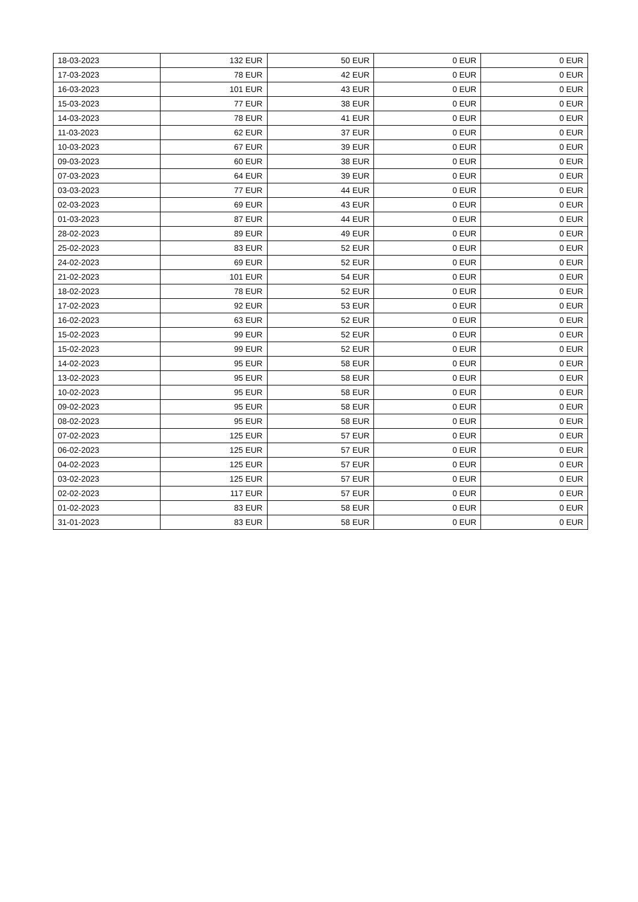| 18-03-2023 | 132 EUR | 50 EUR | 0 EUR | 0 EUR |
| 17-03-2023 | 78 EUR | 42 EUR | 0 EUR | 0 EUR |
| 16-03-2023 | 101 EUR | 43 EUR | 0 EUR | 0 EUR |
| 15-03-2023 | 77 EUR | 38 EUR | 0 EUR | 0 EUR |
| 14-03-2023 | 78 EUR | 41 EUR | 0 EUR | 0 EUR |
| 11-03-2023 | 62 EUR | 37 EUR | 0 EUR | 0 EUR |
| 10-03-2023 | 67 EUR | 39 EUR | 0 EUR | 0 EUR |
| 09-03-2023 | 60 EUR | 38 EUR | 0 EUR | 0 EUR |
| 07-03-2023 | 64 EUR | 39 EUR | 0 EUR | 0 EUR |
| 03-03-2023 | 77 EUR | 44 EUR | 0 EUR | 0 EUR |
| 02-03-2023 | 69 EUR | 43 EUR | 0 EUR | 0 EUR |
| 01-03-2023 | 87 EUR | 44 EUR | 0 EUR | 0 EUR |
| 28-02-2023 | 89 EUR | 49 EUR | 0 EUR | 0 EUR |
| 25-02-2023 | 83 EUR | 52 EUR | 0 EUR | 0 EUR |
| 24-02-2023 | 69 EUR | 52 EUR | 0 EUR | 0 EUR |
| 21-02-2023 | 101 EUR | 54 EUR | 0 EUR | 0 EUR |
| 18-02-2023 | 78 EUR | 52 EUR | 0 EUR | 0 EUR |
| 17-02-2023 | 92 EUR | 53 EUR | 0 EUR | 0 EUR |
| 16-02-2023 | 63 EUR | 52 EUR | 0 EUR | 0 EUR |
| 15-02-2023 | 99 EUR | 52 EUR | 0 EUR | 0 EUR |
| 15-02-2023 | 99 EUR | 52 EUR | 0 EUR | 0 EUR |
| 14-02-2023 | 95 EUR | 58 EUR | 0 EUR | 0 EUR |
| 13-02-2023 | 95 EUR | 58 EUR | 0 EUR | 0 EUR |
| 10-02-2023 | 95 EUR | 58 EUR | 0 EUR | 0 EUR |
| 09-02-2023 | 95 EUR | 58 EUR | 0 EUR | 0 EUR |
| 08-02-2023 | 95 EUR | 58 EUR | 0 EUR | 0 EUR |
| 07-02-2023 | 125 EUR | 57 EUR | 0 EUR | 0 EUR |
| 06-02-2023 | 125 EUR | 57 EUR | 0 EUR | 0 EUR |
| 04-02-2023 | 125 EUR | 57 EUR | 0 EUR | 0 EUR |
| 03-02-2023 | 125 EUR | 57 EUR | 0 EUR | 0 EUR |
| 02-02-2023 | 117 EUR | 57 EUR | 0 EUR | 0 EUR |
| 01-02-2023 | 83 EUR | 58 EUR | 0 EUR | 0 EUR |
| 31-01-2023 | 83 EUR | 58 EUR | 0 EUR | 0 EUR |